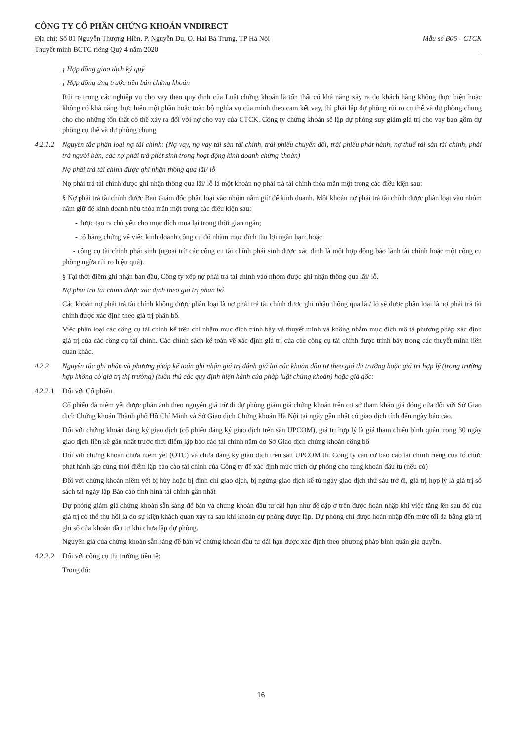CÔNG TY CỔ PHẦN CHỨNG KHOÁN VNDIRECT
Địa chỉ: Số 01 Nguyễn Thượng Hiền, P. Nguyễn Du, Q. Hai Bà Trưng, TP Hà Nội Mẫu số B05 - CTCK
Thuyết minh BCTC riêng Quý 4 năm 2020
¡ Hợp đồng giao dịch ký quỹ
¡ Hợp đồng ứng trước tiền bán chứng khoán
Rủi ro trong các nghiệp vụ cho vay theo quy định của Luật chứng khoán là tổn thất có khả năng xảy ra do khách hàng không thực hiện hoặc không có khả năng thực hiện một phần hoặc toàn bộ nghĩa vụ của mình theo cam kết vay, thì phải lập dự phòng rủi ro cụ thể và dự phòng chung cho cho những tổn thất có thể xảy ra đối với nợ cho vay của CTCK. Công ty chứng khoán sẽ lập dự phòng suy giảm giá trị cho vay bao gồm dự phòng cụ thể và dự phòng chung
4.2.1.2 Nguyên tắc phân loại nợ tài chính: (Nợ vay, nợ vay tài sản tài chính, trái phiếu chuyển đổi, trái phiếu phát hành, nợ thuế tài sản tài chính, phải trả người bán, các nợ phải trả phát sinh trong hoạt động kinh doanh chứng khoán)
Nợ phải trả tài chính được ghi nhận thông qua lãi/ lỗ
Nợ phải trả tài chính được ghi nhận thông qua lãi/ lỗ là một khoản nợ phải trả tài chính thỏa mãn một trong các điều kiện sau:
§ Nợ phải trả tài chính được Ban Giám đốc phân loại vào nhóm nắm giữ để kinh doanh. Một khoản nợ phải trả tài chính được phân loại vào nhóm nắm giữ để kinh doanh nếu thỏa mãn một trong các điều kiện sau:
- được tạo ra chủ yếu cho mục đích mua lại trong thời gian ngắn;
- có bằng chứng về việc kinh doanh công cụ đó nhằm mục đích thu lợi ngắn hạn; hoặc
- công cụ tài chính phái sinh (ngoại trừ các công cụ tài chính phái sinh được xác định là một hợp đồng bảo lãnh tài chính hoặc một công cụ phòng ngừa rủi ro hiệu quả).
§ Tại thời điểm ghi nhận ban đầu, Công ty xếp nợ phải trả tài chính vào nhóm được ghi nhận thông qua lãi/ lỗ.
Nợ phải trả tài chính được xác định theo giá trị phân bổ
Các khoản nợ phải trả tài chính không được phân loại là nợ phải trả tài chính được ghi nhận thông qua lãi/ lỗ sẽ được phân loại là nợ phải trả tài chính được xác định theo giá trị phân bổ.
Việc phân loại các công cụ tài chính kể trên chỉ nhằm mục đích trình bày và thuyết minh và không nhằm mục đích mô tả phương pháp xác định giá trị của các công cụ tài chính. Các chính sách kế toán về xác định giá trị của các công cụ tài chính được trình bày trong các thuyết minh liên quan khác.
4.2.2 Nguyên tắc ghi nhận và phương pháp kế toán ghi nhận giá trị đánh giá lại các khoản đầu tư theo giá thị trường hoặc giá trị hợp lý (trong trường hợp không có giá trị thị trường) (tuân thủ các quy định hiện hành của pháp luật chứng khoán) hoặc giá gốc:
4.2.2.1 Đối với Cổ phiếu
Cổ phiếu đã niêm yết được phản ánh theo nguyên giá trừ đi dự phòng giảm giá chứng khoán trên cơ sở tham khảo giá đóng cửa đối với Sở Giao dịch Chứng khoán Thành phố Hồ Chí Minh và Sở Giao dịch Chứng khoán Hà Nội tại ngày gần nhất có giao dịch tính đến ngày báo cáo.
Đối với chứng khoán đăng ký giao dịch (cổ phiếu đăng ký giao dịch trên sàn UPCOM), giá trị hợp lý là giá tham chiếu bình quân trong 30 ngày giao dịch liền kề gần nhất trước thời điểm lập báo cáo tài chính năm do Sở Giao dịch chứng khoán công bố
Đối với chứng khoán chưa niêm yết (OTC) và chưa đăng ký giao dịch trên sàn UPCOM thì Công ty căn cứ báo cáo tài chính riêng của tổ chức phát hành lập cùng thời điểm lập báo cáo tài chính của Công ty để xác định mức trích dự phòng cho từng khoản đầu tư (nếu có)
Đối với chứng khoán niêm yết bị hủy hoặc bị đình chỉ giao dịch, bị ngừng giao dịch kể từ ngày giao dịch thứ sáu trở đi, giá trị hợp lý là giá trị sổ sách tại ngày lập Báo cáo tình hình tài chính gần nhất
Dự phòng giảm giá chứng khoán sẵn sàng để bán và chứng khoán đầu tư dài hạn như đề cập ở trên được hoàn nhập khi việc tăng lên sau đó của giá trị có thể thu hồi là do sự kiện khách quan xảy ra sau khi khoản dự phòng được lập. Dự phòng chỉ được hoàn nhập đến mức tối đa bằng giá trị ghi sổ của khoản đầu tư khi chưa lập dự phòng.
Nguyên giá của chứng khoán sẵn sàng để bán và chứng khoán đầu tư dài hạn được xác định theo phương pháp bình quân gia quyền.
4.2.2.2 Đối với công cụ thị trường tiền tệ:
Trong đó:
16